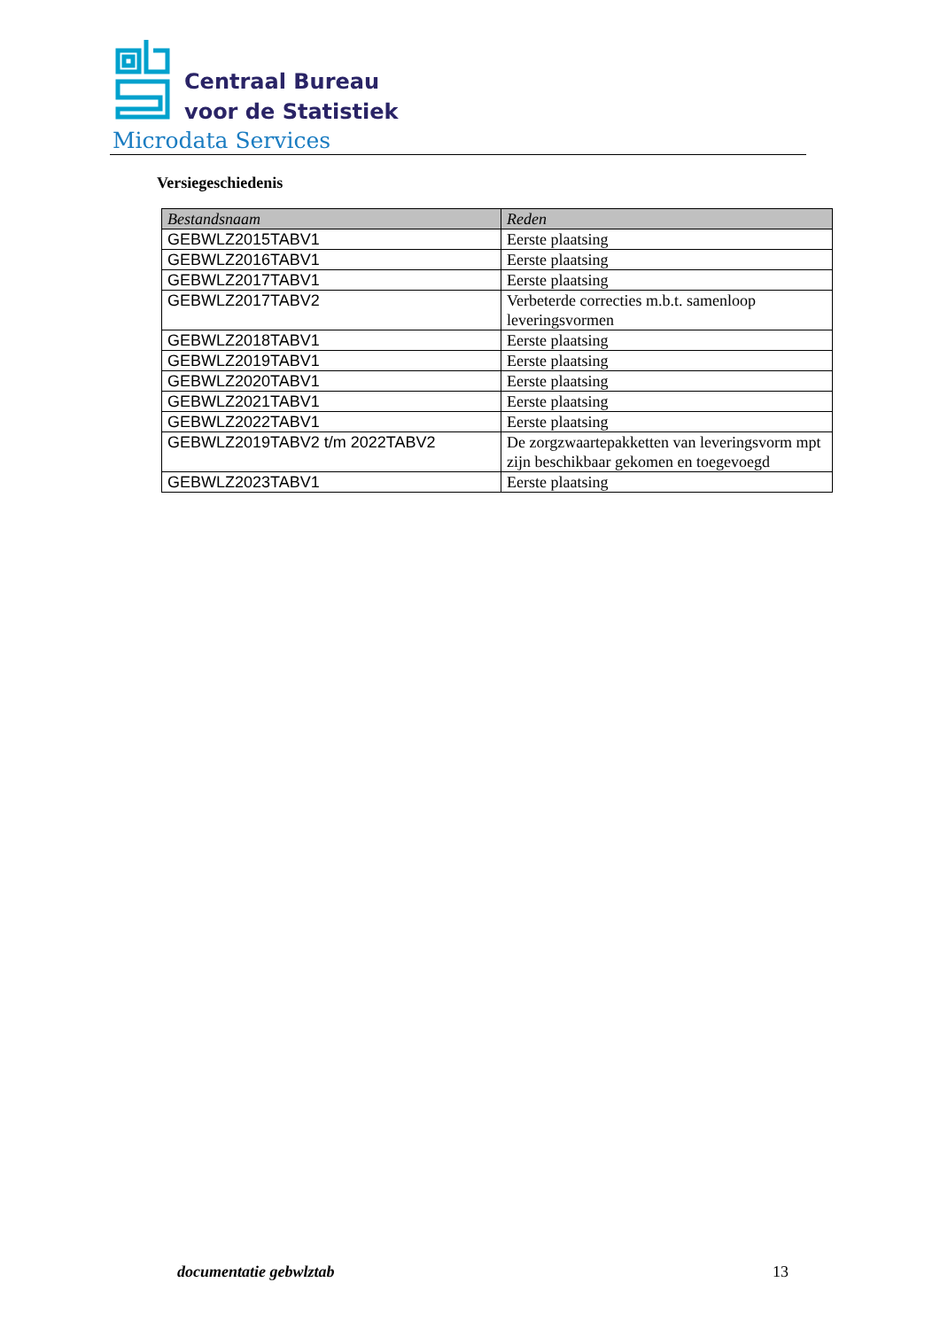Centraal Bureau
voor de Statistiek
Microdata Services
Versiegeschiedenis
| Bestandsnaam | Reden |
| --- | --- |
| GEBWLZ2015TABV1 | Eerste plaatsing |
| GEBWLZ2016TABV1 | Eerste plaatsing |
| GEBWLZ2017TABV1 | Eerste plaatsing |
| GEBWLZ2017TABV2 | Verbeterde correcties m.b.t. samenloop leveringsvormen |
| GEBWLZ2018TABV1 | Eerste plaatsing |
| GEBWLZ2019TABV1 | Eerste plaatsing |
| GEBWLZ2020TABV1 | Eerste plaatsing |
| GEBWLZ2021TABV1 | Eerste plaatsing |
| GEBWLZ2022TABV1 | Eerste plaatsing |
| GEBWLZ2019TABV2 t/m 2022TABV2 | De zorgzwaartepakketten van leveringsvorm mpt zijn beschikbaar gekomen en toegevoegd |
| GEBWLZ2023TABV1 | Eerste plaatsing |
documentatie gebwlztab 13